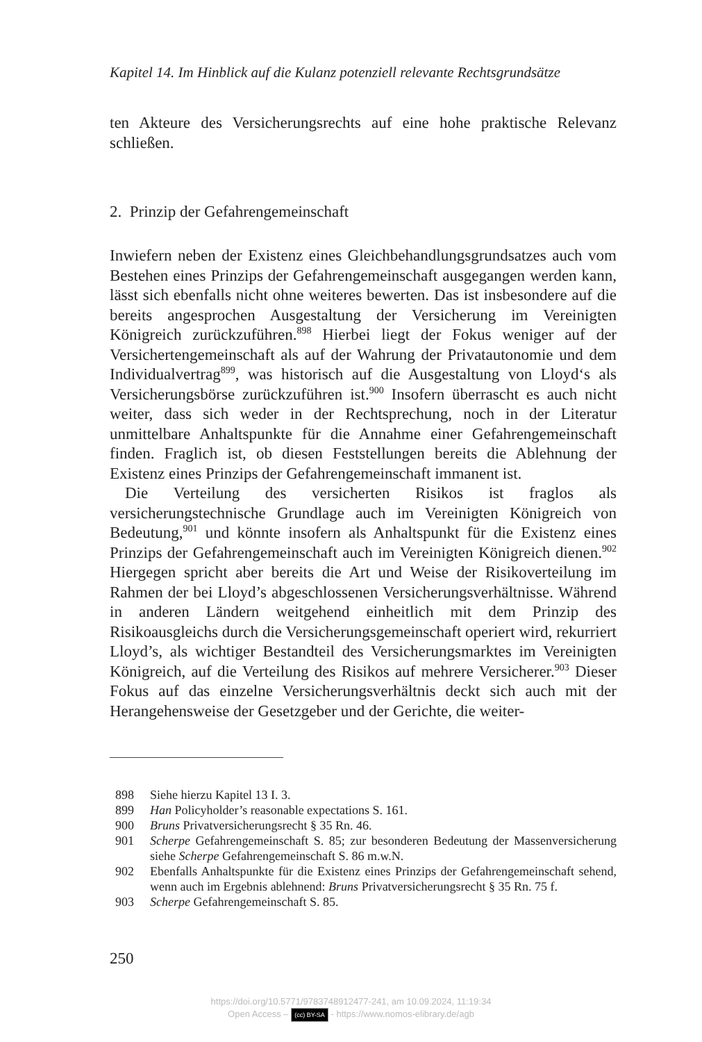Kapitel 14. Im Hinblick auf die Kulanz potenziell relevante Rechtsgrundsätze
ten Akteure des Versicherungsrechts auf eine hohe praktische Relevanz schließen.
2. Prinzip der Gefahrengemeinschaft
Inwiefern neben der Existenz eines Gleichbehandlungsgrundsatzes auch vom Bestehen eines Prinzips der Gefahrengemeinschaft ausgegangen werden kann, lässt sich ebenfalls nicht ohne weiteres bewerten. Das ist insbesondere auf die bereits angesprochen Ausgestaltung der Versicherung im Vereinigten Königreich zurückzuführen.<sup>898</sup> Hierbei liegt der Fokus weniger auf der Versichertengemeinschaft als auf der Wahrung der Privatautonomie und dem Individualvertrag<sup>899</sup>, was historisch auf die Ausgestaltung von Lloyd‘s als Versicherungsbörse zurückzuführen ist.<sup>900</sup> Insofern überrascht es auch nicht weiter, dass sich weder in der Rechtsprechung, noch in der Literatur unmittelbare Anhaltspunkte für die Annahme einer Gefahrengemeinschaft finden. Fraglich ist, ob diesen Feststellungen bereits die Ablehnung der Existenz eines Prinzips der Gefahrengemeinschaft immanent ist.
Die Verteilung des versicherten Risikos ist fraglos als versicherungstechnische Grundlage auch im Vereinigten Königreich von Bedeutung,<sup>901</sup> und könnte insofern als Anhaltspunkt für die Existenz eines Prinzips der Gefahrengemeinschaft auch im Vereinigten Königreich dienen.<sup>902</sup> Hiergegen spricht aber bereits die Art und Weise der Risikoverteilung im Rahmen der bei Lloyd’s abgeschlossenen Versicherungsverhältnisse. Während in anderen Ländern weitgehend einheitlich mit dem Prinzip des Risikoausgleichs durch die Versicherungsgemeinschaft operiert wird, rekurriert Lloyd’s, als wichtiger Bestandteil des Versicherungsmarktes im Vereinigten Königreich, auf die Verteilung des Risikos auf mehrere Versicherer.<sup>903</sup> Dieser Fokus auf das einzelne Versicherungsverhältnis deckt sich auch mit der Herangehensweise der Gesetzgeber und der Gerichte, die weiter-
898 Siehe hierzu Kapitel 13 I. 3.
899 Han Policyholder’s reasonable expectations S. 161.
900 Bruns Privatversicherungsrecht § 35 Rn. 46.
901 Scherpe Gefahrengemeinschaft S. 85; zur besonderen Bedeutung der Massenversicherung siehe Scherpe Gefahrengemeinschaft S. 86 m.w.N.
902 Ebenfalls Anhaltspunkte für die Existenz eines Prinzips der Gefahrengemeinschaft sehend, wenn auch im Ergebnis ablehnend: Bruns Privatversicherungsrecht § 35 Rn. 75 f.
903 Scherpe Gefahrengemeinschaft S. 85.
250
https://doi.org/10.5771/9783748912477-241, am 10.09.2024, 11:19:34
Open Access – (cc) BY-SA - https://www.nomos-elibrary.de/agb